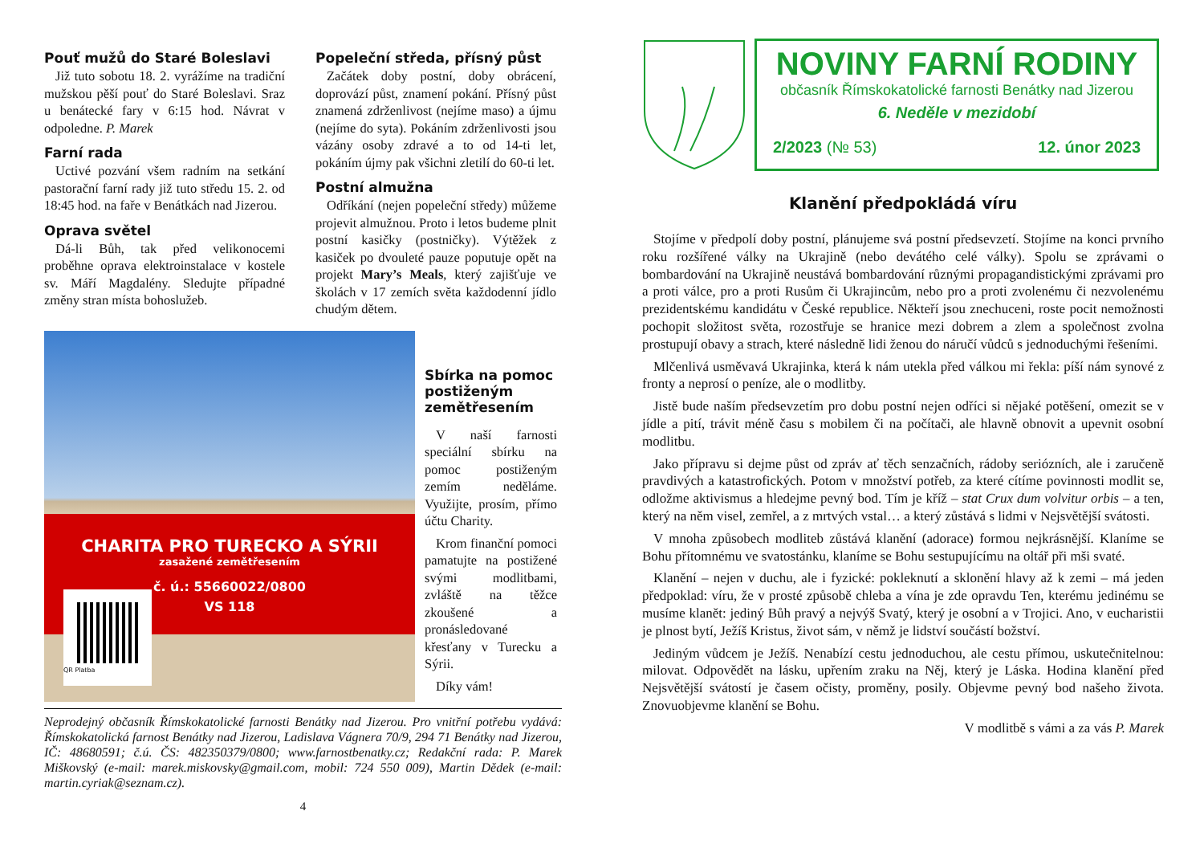Pouť mužů do Staré Boleslavi
Již tuto sobotu 18. 2. vyrážíme na tradiční mužskou pěší pouť do Staré Boleslavi. Sraz u benátecké fary v 6:15 hod. Návrat v odpoledne. P. Marek
Farní rada
Uctivé pozvání všem radním na setkání pastorační farní rady již tuto středu 15. 2. od 18:45 hod. na faře v Benátkách nad Jizerou.
Oprava světel
Dá-li Bůh, tak před velikonocemi proběhne oprava elektroinstalace v kostele sv. Máří Magdalény. Sledujte případné změny stran místa bohoslužeb.
Popeleční středa, přísný půst
Začátek doby postní, doby obrácení, doprovází půst, znamení pokání. Přísný půst znamená zdrženlivost (nejíme maso) a újmu (nejíme do syta). Pokáním zdrženlivosti jsou vázány osoby zdravé a to od 14-ti let, pokáním újmy pak všichni zletilí do 60-ti let.
Postní almužna
Odříkání (nejen popeleční středy) můžeme projevit almužnou. Proto i letos budeme plnit postní kasičky (postničky). Výtěžek z kasiček po dvouleté pauze poputuje opět na projekt Mary’s Meals, který zajišťuje ve školách v 17 zemích světa každodenní jídlo chudým dětem.
CHARITA PRO TURECKO A SÝRII
zasažené zemětřesením
č. ú.: 55660022/0800
VS 118
QR Platba
Sbírka na pomoc postiženým zemětřesením
V naší farnosti speciální sbírku na pomoc postiženým zemím neděláme. Využijte, prosím, přímo účtu Charity.
Krom finanční pomoci pamatujte na postižené svými modlitbami, zvláště na těžce zkoušené a pronásledované křesťany v Turecku a Sýrii.
Díky vám!
Neprodejný občasník Římskokatolické farnosti Benátky nad Jizerou. Pro vnitřní potřebu vydává: Římskokatolická farnost Benátky nad Jizerou, Ladislava Vágnera 70/9, 294 71 Benátky nad Jizerou, IČ: 48680591; č.ú. ČS: 482350379/0800; www.farnostbenatky.cz; Redakční rada: P. Marek Miškovský (e-mail: marek.miskovsky@gmail.com, mobil: 724 550 009), Martin Dědek (e-mail: martin.cyriak@seznam.cz).
4
NOVINY FARNÍ RODINY
občasník Římskokatolické farnosti Benátky nad Jizerou
6. Neděle v mezidobí
2/2023 (№ 53) 12. únor 2023
Klanění předpokládá víru
Stojíme v předpolí doby postní, plánujeme svá postní předsevzetí. Stojíme na konci prvního roku rozšířené války na Ukrajině (nebo devátého celé války). Spolu se zprávami o bombardování na Ukrajině neustává bombardování různými propagandistickými zprávami pro a proti válce, pro a proti Rusům či Ukrajincům, nebo pro a proti zvolenému či nezvolenému prezidentskému kandidátu v České republice. Někteří jsou znechuceni, roste pocit nemožnosti pochopit složitost světa, rozostřuje se hranice mezi dobrem a zlem a společnost zvolna prostupují obavy a strach, které následně lidi ženou do náručí vůdců s jednoduchými řešeními.
Mlčenlivá usměvavá Ukrajinka, která k nám utekla před válkou mi řekla: píší nám synové z fronty a neprosí o peníze, ale o modlitby.
Jistě bude naším předsevzetím pro dobu postní nejen odříci si nějaké potěšení, omezit se v jídle a pití, trávit méně času s mobilem či na počítači, ale hlavně obnovit a upevnit osobní modlitbu.
Jako přípravu si dejme půst od zpráv ať těch senzačních, rádoby seriózních, ale i zaručeně pravdivých a katastrofických. Potom v množství potřeb, za které cítíme povinnosti modlit se, odložme aktivismus a hledejme pevný bod. Tím je kříž – stat Crux dum volvitur orbis – a ten, který na něm visel, zemřel, a z mrtvých vstal… a který zůstává s lidmi v Nejsvětější svátosti.
V mnoha způsobech modliteb zůstává klanění (adorace) formou nejkrásnější. Klaníme se Bohu přítomnému ve svatostánku, klaníme se Bohu sestupujícímu na oltář při mši svaté.
Klanění – nejen v duchu, ale i fyzické: pokleknutí a sklonění hlavy až k zemi – má jeden předpoklad: víru, že v prosté způsobě chleba a vína je zde opravdu Ten, kterému jedinému se musíme klanět: jediný Bůh pravý a nejvýš Svatý, který je osobní a v Trojici. Ano, v eucharistii je plnost bytí, Ježíš Kristus, život sám, v němž je lidství součástí božství.
Jediným vůdcem je Ježíš. Nenabízí cestu jednoduchou, ale cestu přímou, uskutečnitelnou: milovat. Odpovědět na lásku, upřením zraku na Něj, který je Láska. Hodina klanění před Nejsvětější svátostí je časem očisty, proměny, posily. Objevme pevný bod našeho života. Znovuobjevme klanění se Bohu.
V modlitbě s vámi a za vás P. Marek